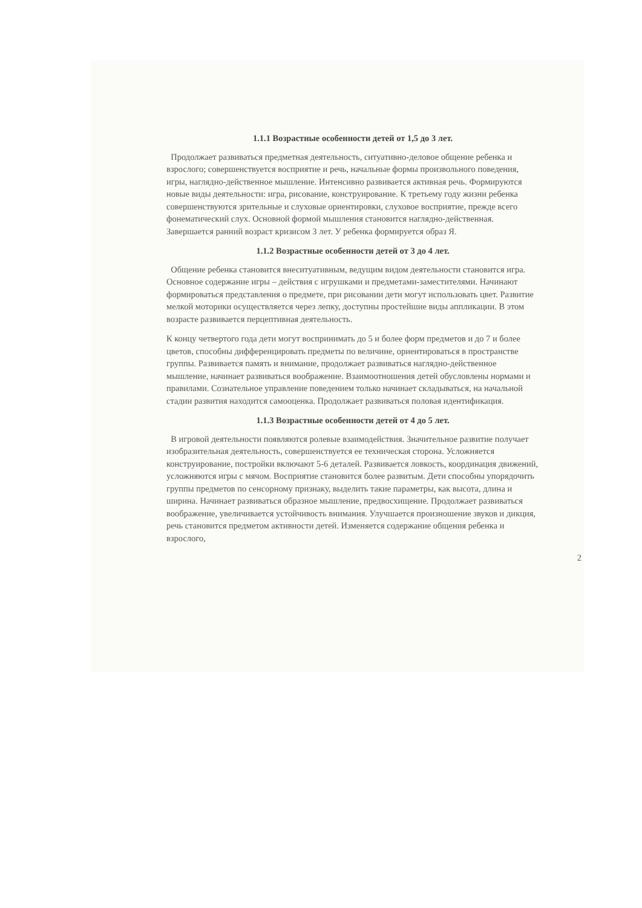1.1.1 Возрастные особенности детей от 1,5 до 3 лет.
Продолжает развиваться предметная деятельность, ситуативно-деловое общение ребенка и взрослого; совершенствуется восприятие и речь, начальные формы произвольного поведения, игры, наглядно-действенное мышление. Интенсивно развивается активная речь. Формируются новые виды деятельности: игра, рисование, конструирование. К третьему году жизни ребенка совершенствуются зрительные и слуховые ориентировки, слуховое восприятие, прежде всего фонематический слух. Основной формой мышления становится наглядно-действенная. Завершается ранний возраст кризисом 3 лет. У ребенка формируется образ Я.
1.1.2 Возрастные особенности детей от 3 до 4 лет.
Общение ребенка становится внеситуативным, ведущим видом деятельности становится игра. Основное содержание игры – действия с игрушками и предметами-заместителями. Начинают формироваться представления о предмете, при рисовании дети могут использовать цвет. Развитие мелкой моторики осуществляется через лепку, доступны простейшие виды аппликации. В этом возрасте развивается перцептивная деятельность.
К концу четвертого года дети могут воспринимать до 5 и более форм предметов и до 7 и более цветов, способны дифференцировать предметы по величине, ориентироваться в пространстве группы. Развивается память и внимание, продолжает развиваться наглядно-действенное мышление, начинает развиваться воображение. Взаимоотношения детей обусловлены нормами и правилами. Сознательное управление поведением только начинает складываться, на начальной стадии развития находится самооценка. Продолжает развиваться половая идентификация.
1.1.3 Возрастные особенности детей от 4 до 5 лет.
В игровой деятельности появляются ролевые взаимодействия. Значительное развитие получает изобразительная деятельность, совершенствуется ее техническая сторона. Усложняется конструирование, постройки включают 5-6 деталей. Развивается ловкость, координация движений, усложняются игры с мячом. Восприятие становится более развитым. Дети способны упорядочить группы предметов по сенсорному признаку, выделить такие параметры, как высота, длина и ширина. Начинает развиваться образное мышление, предвосхищение. Продолжает развиваться воображение, увеличивается устойчивость внимания. Улучшается произношение звуков и дикция, речь становится предметом активности детей. Изменяется содержание общения ребенка и взрослого,
2